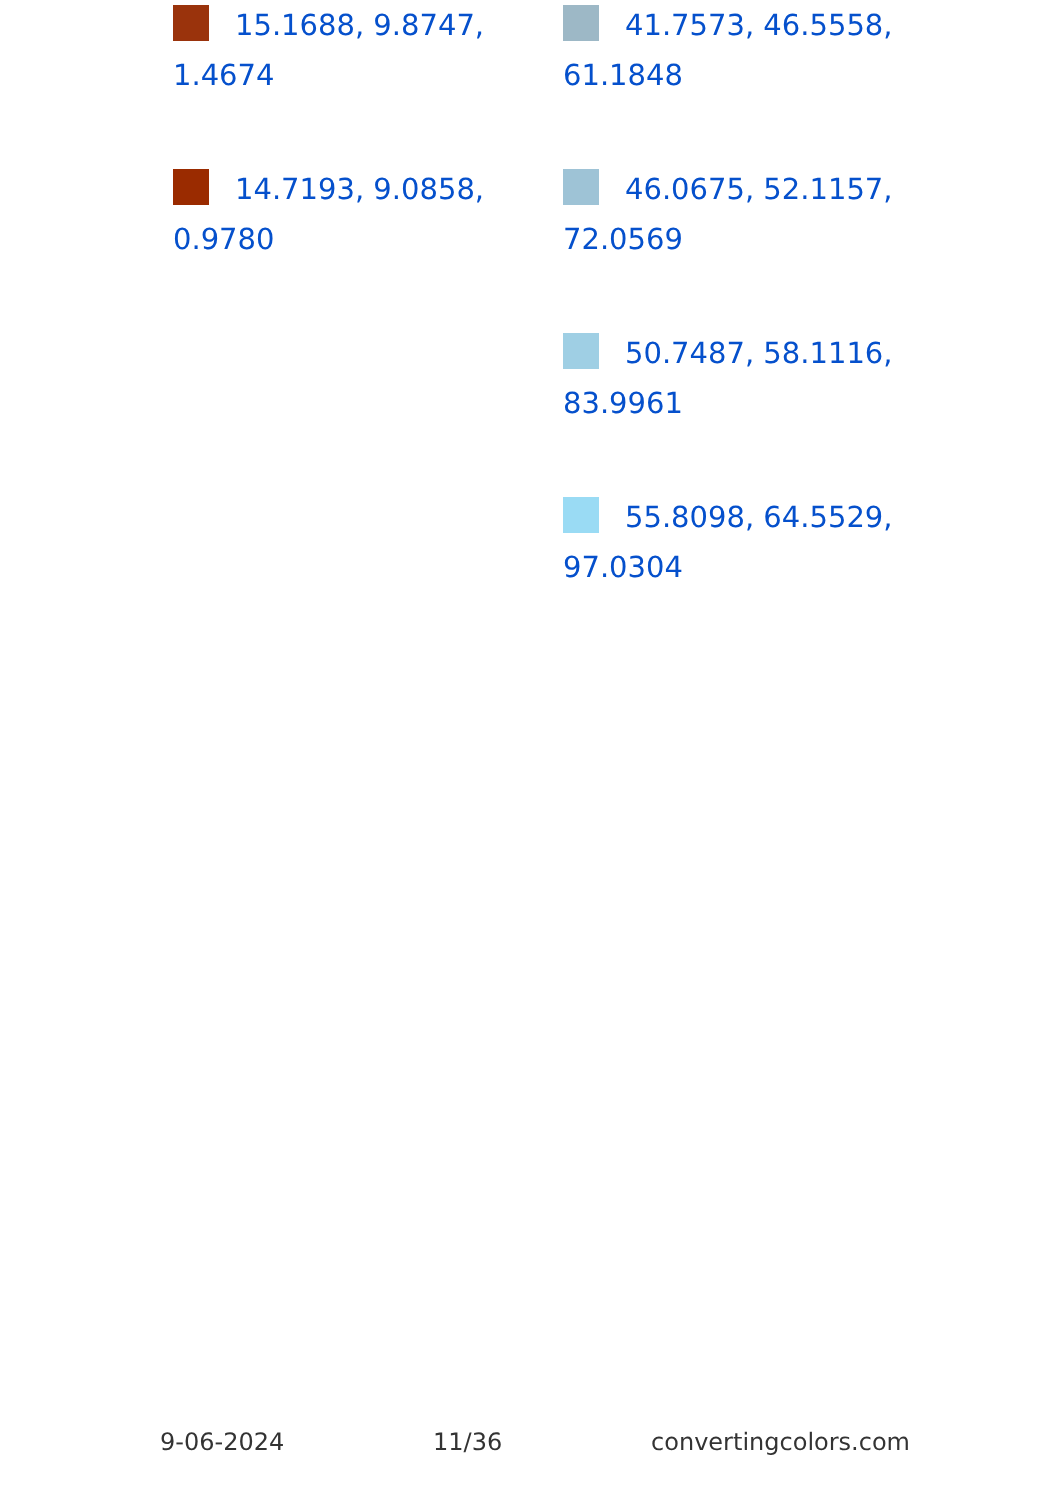15.1688, 9.8747, 1.4674
14.7193, 9.0858, 0.9780
41.7573, 46.5558, 61.1848
46.0675, 52.1157, 72.0569
50.7487, 58.1116, 83.9961
55.8098, 64.5529, 97.0304
9-06-2024 11/36 convertingcolors.com